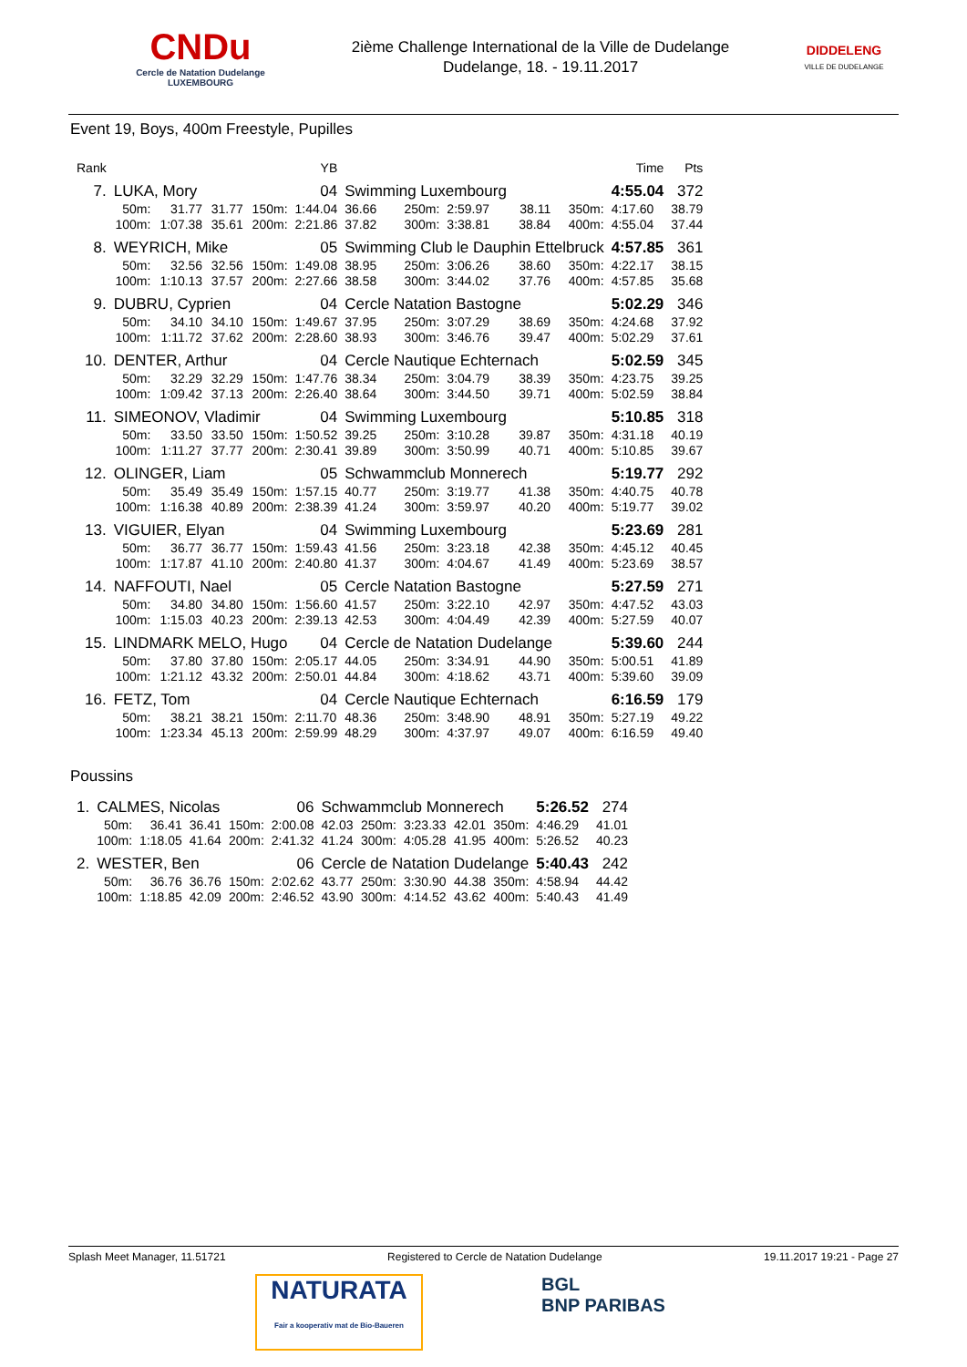CNDu
Cercle de Natation Dudelange
LUXEMBOURG
2ième Challenge International de la Ville de Dudelange
Dudelange, 18. - 19.11.2017
DIDDELENG
VILLE DE DUDELANGE
Event 19, Boys, 400m Freestyle, Pupilles
| Rank | | | | | YB | | | | | | Time | Pts |
| --- | --- | --- | --- | --- | --- | --- | --- | --- | --- | --- | --- | --- |
| 7. | LUKA, Mory | | | | 04 | Swimming Luxembourg | | | | | 4:55.04 | 372 |
| | 50m: | 31.77 | 31.77 | 150m: | 1:44.04 | 36.66 | 250m: | 2:59.97 | 38.11 | 350m: | 4:17.60 | 38.79 |
| | 100m: | 1:07.38 | 35.61 | 200m: | 2:21.86 | 37.82 | 300m: | 3:38.81 | 38.84 | 400m: | 4:55.04 | 37.44 |
| 8. | WEYRICH, Mike | | | | 05 | Swimming Club le Dauphin Ettelbruck | | | | | 4:57.85 | 361 |
| | 50m: | 32.56 | 32.56 | 150m: | 1:49.08 | 38.95 | 250m: | 3:06.26 | 38.60 | 350m: | 4:22.17 | 38.15 |
| | 100m: | 1:10.13 | 37.57 | 200m: | 2:27.66 | 38.58 | 300m: | 3:44.02 | 37.76 | 400m: | 4:57.85 | 35.68 |
| 9. | DUBRU, Cyprien | | | | 04 | Cercle Natation Bastogne | | | | | 5:02.29 | 346 |
| | 50m: | 34.10 | 34.10 | 150m: | 1:49.67 | 37.95 | 250m: | 3:07.29 | 38.69 | 350m: | 4:24.68 | 37.92 |
| | 100m: | 1:11.72 | 37.62 | 200m: | 2:28.60 | 38.93 | 300m: | 3:46.76 | 39.47 | 400m: | 5:02.29 | 37.61 |
| 10. | DENTER, Arthur | | | | 04 | Cercle Nautique Echternach | | | | | 5:02.59 | 345 |
| | 50m: | 32.29 | 32.29 | 150m: | 1:47.76 | 38.34 | 250m: | 3:04.79 | 38.39 | 350m: | 4:23.75 | 39.25 |
| | 100m: | 1:09.42 | 37.13 | 200m: | 2:26.40 | 38.64 | 300m: | 3:44.50 | 39.71 | 400m: | 5:02.59 | 38.84 |
| 11. | SIMEONOV, Vladimir | | | | 04 | Swimming Luxembourg | | | | | 5:10.85 | 318 |
| | 50m: | 33.50 | 33.50 | 150m: | 1:50.52 | 39.25 | 250m: | 3:10.28 | 39.87 | 350m: | 4:31.18 | 40.19 |
| | 100m: | 1:11.27 | 37.77 | 200m: | 2:30.41 | 39.89 | 300m: | 3:50.99 | 40.71 | 400m: | 5:10.85 | 39.67 |
| 12. | OLINGER, Liam | | | | 05 | Schwammclub Monnerech | | | | | 5:19.77 | 292 |
| | 50m: | 35.49 | 35.49 | 150m: | 1:57.15 | 40.77 | 250m: | 3:19.77 | 41.38 | 350m: | 4:40.75 | 40.78 |
| | 100m: | 1:16.38 | 40.89 | 200m: | 2:38.39 | 41.24 | 300m: | 3:59.97 | 40.20 | 400m: | 5:19.77 | 39.02 |
| 13. | VIGUIER, Elyan | | | | 04 | Swimming Luxembourg | | | | | 5:23.69 | 281 |
| | 50m: | 36.77 | 36.77 | 150m: | 1:59.43 | 41.56 | 250m: | 3:23.18 | 42.38 | 350m: | 4:45.12 | 40.45 |
| | 100m: | 1:17.87 | 41.10 | 200m: | 2:40.80 | 41.37 | 300m: | 4:04.67 | 41.49 | 400m: | 5:23.69 | 38.57 |
| 14. | NAFFOUTI, Nael | | | | 05 | Cercle Natation Bastogne | | | | | 5:27.59 | 271 |
| | 50m: | 34.80 | 34.80 | 150m: | 1:56.60 | 41.57 | 250m: | 3:22.10 | 42.97 | 350m: | 4:47.52 | 43.03 |
| | 100m: | 1:15.03 | 40.23 | 200m: | 2:39.13 | 42.53 | 300m: | 4:04.49 | 42.39 | 400m: | 5:27.59 | 40.07 |
| 15. | LINDMARK MELO, Hugo | | | | 04 | Cercle de Natation Dudelange | | | | | 5:39.60 | 244 |
| | 50m: | 37.80 | 37.80 | 150m: | 2:05.17 | 44.05 | 250m: | 3:34.91 | 44.90 | 350m: | 5:00.51 | 41.89 |
| | 100m: | 1:21.12 | 43.32 | 200m: | 2:50.01 | 44.84 | 300m: | 4:18.62 | 43.71 | 400m: | 5:39.60 | 39.09 |
| 16. | FETZ, Tom | | | | 04 | Cercle Nautique Echternach | | | | | 6:16.59 | 179 |
| | 50m: | 38.21 | 38.21 | 150m: | 2:11.70 | 48.36 | 250m: | 3:48.90 | 48.91 | 350m: | 5:27.19 | 49.22 |
| | 100m: | 1:23.34 | 45.13 | 200m: | 2:59.99 | 48.29 | 300m: | 4:37.97 | 49.07 | 400m: | 6:16.59 | 49.40 |
Poussins
| 1. | CALMES, Nicolas | | | | 06 | Schwammclub Monnerech | | | | | 5:26.52 | 274 |
| | 50m: | 36.41 | 36.41 | 150m: | 2:00.08 | 42.03 | 250m: | 3:23.33 | 42.01 | 350m: | 4:46.29 | 41.01 |
| | 100m: | 1:18.05 | 41.64 | 200m: | 2:41.32 | 41.24 | 300m: | 4:05.28 | 41.95 | 400m: | 5:26.52 | 40.23 |
| 2. | WESTER, Ben | | | | 06 | Cercle de Natation Dudelange | | | | | 5:40.43 | 242 |
| | 50m: | 36.76 | 36.76 | 150m: | 2:02.62 | 43.77 | 250m: | 3:30.90 | 44.38 | 350m: | 4:58.94 | 44.42 |
| | 100m: | 1:18.85 | 42.09 | 200m: | 2:46.52 | 43.90 | 300m: | 4:14.52 | 43.62 | 400m: | 5:40.43 | 41.49 |
Splash Meet Manager, 11.51721 Registered to Cercle de Natation Dudelange 19.11.2017 19:21 - Page 27
NATURATA
Fair a kooperativ mat de Bio-Baueren
BGL
BNP PARIBAS